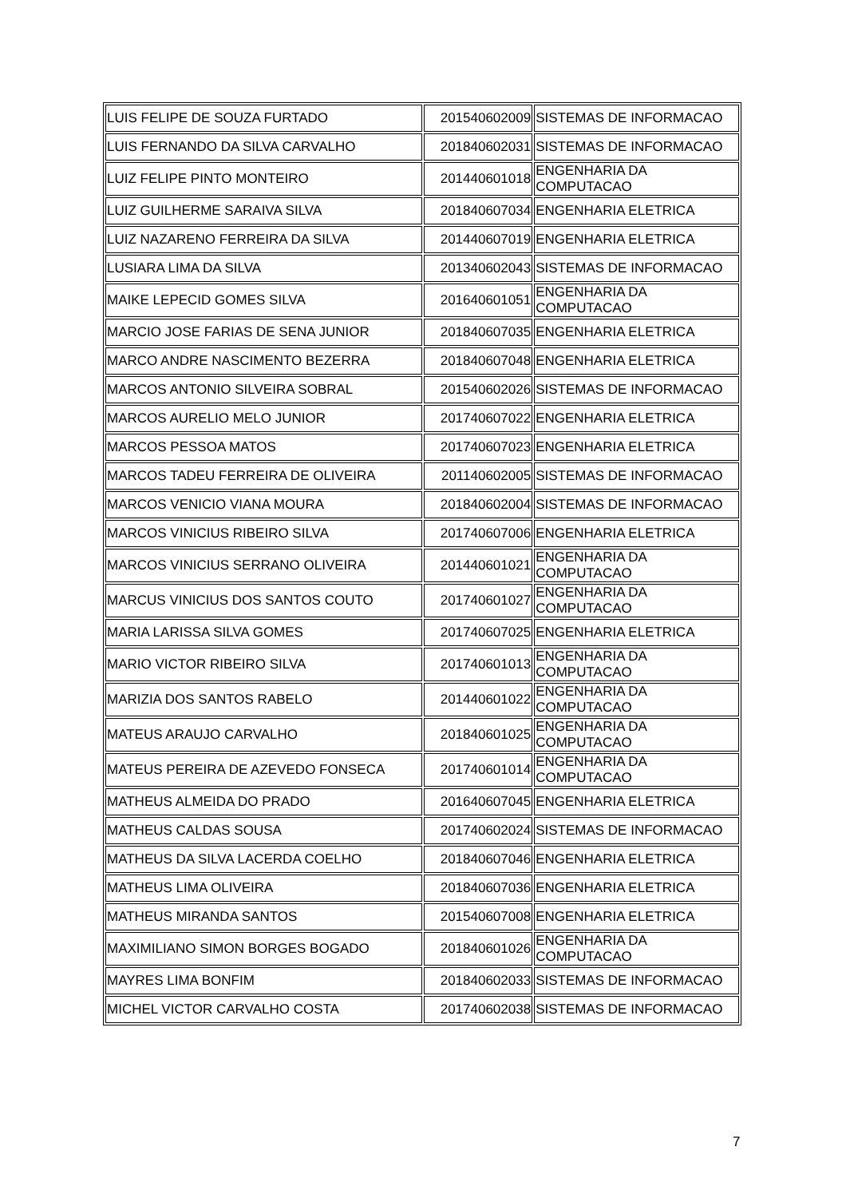| LUIS FELIPE DE SOUZA FURTADO | 201540602009 | SISTEMAS DE INFORMACAO |
| LUIS FERNANDO DA SILVA CARVALHO | 201840602031 | SISTEMAS DE INFORMACAO |
| LUIZ FELIPE PINTO MONTEIRO | 201440601018 | ENGENHARIA DA COMPUTACAO |
| LUIZ GUILHERME SARAIVA SILVA | 201840607034 | ENGENHARIA ELETRICA |
| LUIZ NAZARENO FERREIRA DA SILVA | 201440607019 | ENGENHARIA ELETRICA |
| LUSIARA LIMA DA SILVA | 201340602043 | SISTEMAS DE INFORMACAO |
| MAIKE LEPECID GOMES SILVA | 201640601051 | ENGENHARIA DA COMPUTACAO |
| MARCIO JOSE FARIAS DE SENA JUNIOR | 201840607035 | ENGENHARIA ELETRICA |
| MARCO ANDRE NASCIMENTO BEZERRA | 201840607048 | ENGENHARIA ELETRICA |
| MARCOS ANTONIO SILVEIRA SOBRAL | 201540602026 | SISTEMAS DE INFORMACAO |
| MARCOS AURELIO MELO JUNIOR | 201740607022 | ENGENHARIA ELETRICA |
| MARCOS PESSOA MATOS | 201740607023 | ENGENHARIA ELETRICA |
| MARCOS TADEU FERREIRA DE OLIVEIRA | 201140602005 | SISTEMAS DE INFORMACAO |
| MARCOS VENICIO VIANA MOURA | 201840602004 | SISTEMAS DE INFORMACAO |
| MARCOS VINICIUS RIBEIRO SILVA | 201740607006 | ENGENHARIA ELETRICA |
| MARCOS VINICIUS SERRANO OLIVEIRA | 201440601021 | ENGENHARIA DA COMPUTACAO |
| MARCUS VINICIUS DOS SANTOS COUTO | 201740601027 | ENGENHARIA DA COMPUTACAO |
| MARIA LARISSA SILVA GOMES | 201740607025 | ENGENHARIA ELETRICA |
| MARIO VICTOR RIBEIRO SILVA | 201740601013 | ENGENHARIA DA COMPUTACAO |
| MARIZIA DOS SANTOS RABELO | 201440601022 | ENGENHARIA DA COMPUTACAO |
| MATEUS ARAUJO CARVALHO | 201840601025 | ENGENHARIA DA COMPUTACAO |
| MATEUS PEREIRA DE AZEVEDO FONSECA | 201740601014 | ENGENHARIA DA COMPUTACAO |
| MATHEUS ALMEIDA DO PRADO | 201640607045 | ENGENHARIA ELETRICA |
| MATHEUS CALDAS SOUSA | 201740602024 | SISTEMAS DE INFORMACAO |
| MATHEUS DA SILVA LACERDA COELHO | 201840607046 | ENGENHARIA ELETRICA |
| MATHEUS LIMA OLIVEIRA | 201840607036 | ENGENHARIA ELETRICA |
| MATHEUS MIRANDA SANTOS | 201540607008 | ENGENHARIA ELETRICA |
| MAXIMILIANO SIMON BORGES BOGADO | 201840601026 | ENGENHARIA DA COMPUTACAO |
| MAYRES LIMA BONFIM | 201840602033 | SISTEMAS DE INFORMACAO |
| MICHEL VICTOR CARVALHO COSTA | 201740602038 | SISTEMAS DE INFORMACAO |
7